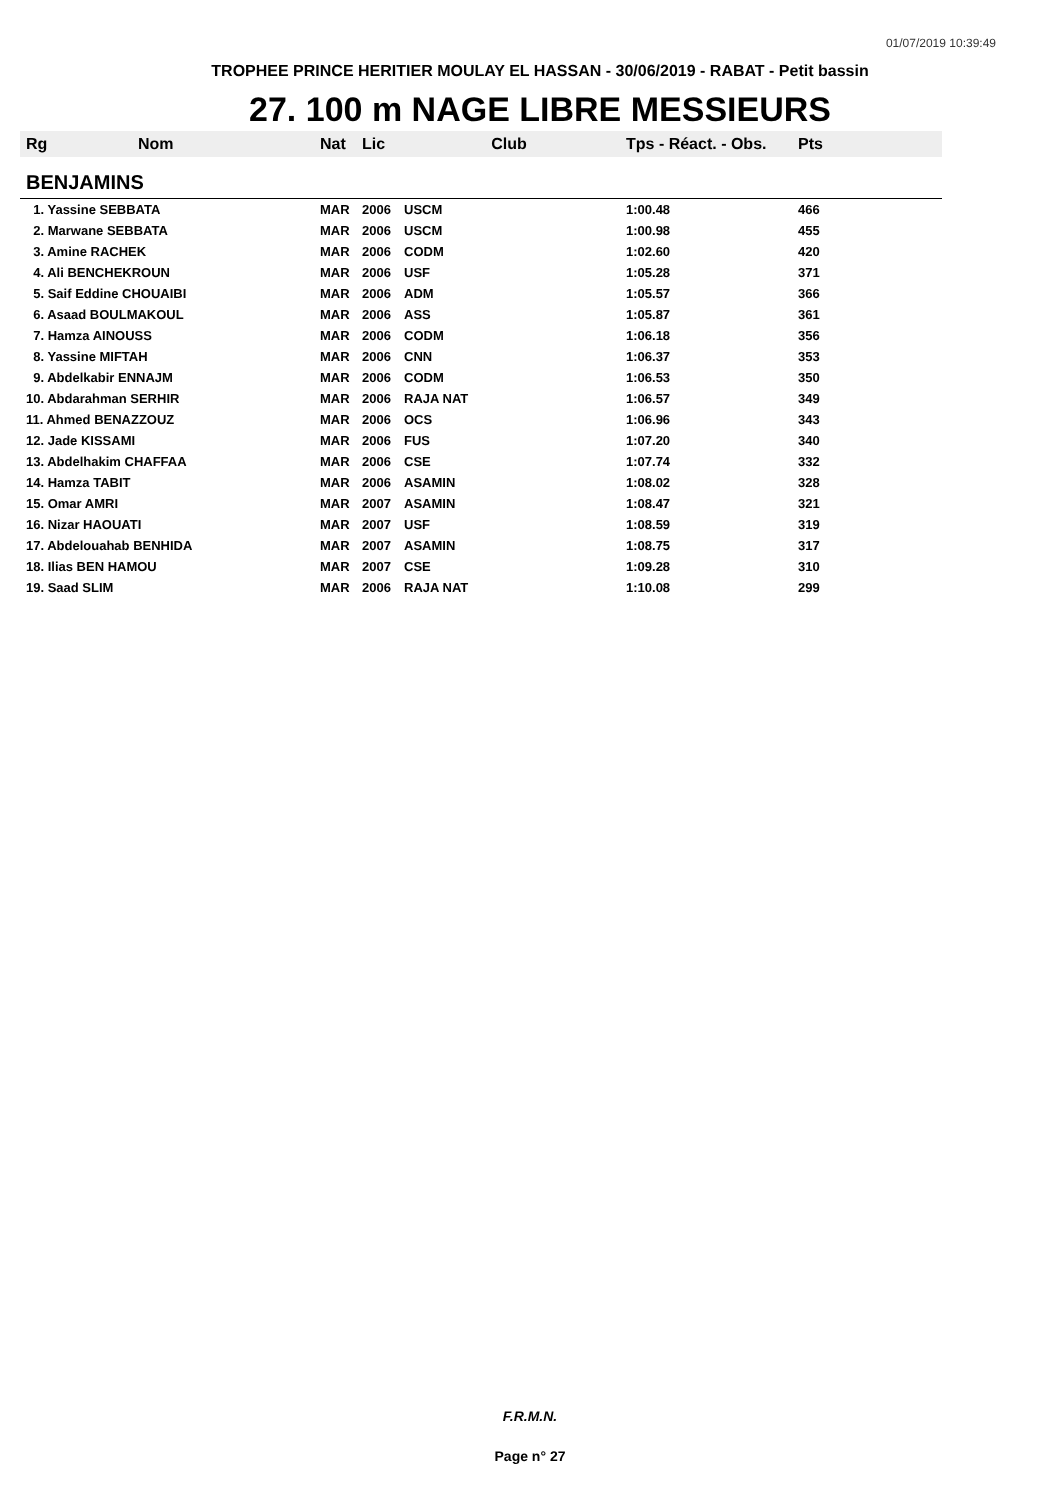01/07/2019 10:39:49
TROPHEE PRINCE HERITIER MOULAY EL HASSAN - 30/06/2019 - RABAT - Petit bassin
27. 100 m NAGE LIBRE MESSIEURS
| Rg | Nom | Nat | Lic | Club | Tps - Réact. - Obs. | Pts |
| --- | --- | --- | --- | --- | --- | --- |
| BENJAMINS | | | | | | |
| 1. Yassine SEBBATA | | MAR | 2006 | USCM | 1:00.48 | 466 |
| 2. Marwane SEBBATA | | MAR | 2006 | USCM | 1:00.98 | 455 |
| 3. Amine RACHEK | | MAR | 2006 | CODM | 1:02.60 | 420 |
| 4. Ali BENCHEKROUN | | MAR | 2006 | USF | 1:05.28 | 371 |
| 5. Saif Eddine CHOUAIBI | | MAR | 2006 | ADM | 1:05.57 | 366 |
| 6. Asaad BOULMAKOUL | | MAR | 2006 | ASS | 1:05.87 | 361 |
| 7. Hamza AINOUSS | | MAR | 2006 | CODM | 1:06.18 | 356 |
| 8. Yassine MIFTAH | | MAR | 2006 | CNN | 1:06.37 | 353 |
| 9. Abdelkabir ENNAJM | | MAR | 2006 | CODM | 1:06.53 | 350 |
| 10. Abdarahman SERHIR | | MAR | 2006 | RAJA NAT | 1:06.57 | 349 |
| 11. Ahmed BENAZZOUZ | | MAR | 2006 | OCS | 1:06.96 | 343 |
| 12. Jade KISSAMI | | MAR | 2006 | FUS | 1:07.20 | 340 |
| 13. Abdelhakim CHAFFAA | | MAR | 2006 | CSE | 1:07.74 | 332 |
| 14. Hamza TABIT | | MAR | 2006 | ASAMIN | 1:08.02 | 328 |
| 15. Omar AMRI | | MAR | 2007 | ASAMIN | 1:08.47 | 321 |
| 16. Nizar HAOUATI | | MAR | 2007 | USF | 1:08.59 | 319 |
| 17. Abdelouahab BENHIDA | | MAR | 2007 | ASAMIN | 1:08.75 | 317 |
| 18. Ilias BEN HAMOU | | MAR | 2007 | CSE | 1:09.28 | 310 |
| 19. Saad SLIM | | MAR | 2006 | RAJA NAT | 1:10.08 | 299 |
F.R.M.N.
Page n° 27